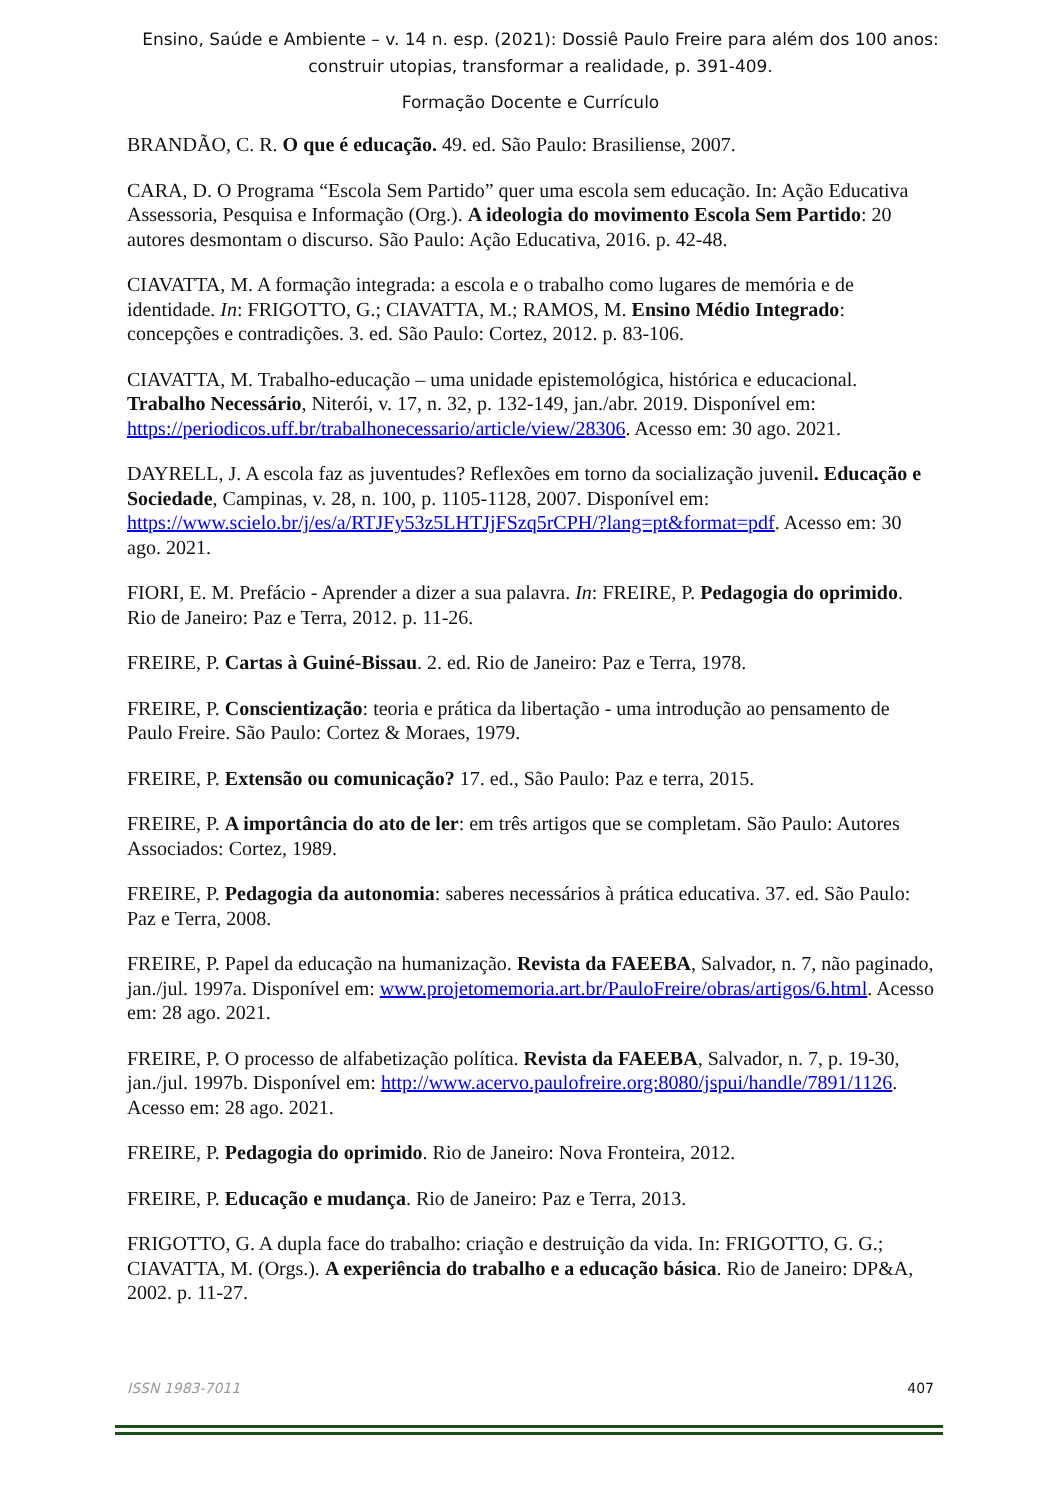Ensino, Saúde e Ambiente – v. 14 n. esp. (2021): Dossiê Paulo Freire para além dos 100 anos: construir utopias, transformar a realidade, p. 391-409.
Formação Docente e Currículo
BRANDÃO, C. R. O que é educação. 49. ed. São Paulo: Brasiliense, 2007.
CARA, D. O Programa “Escola Sem Partido” quer uma escola sem educação. In: Ação Educativa Assessoria, Pesquisa e Informação (Org.). A ideologia do movimento Escola Sem Partido: 20 autores desmontam o discurso. São Paulo: Ação Educativa, 2016. p. 42-48.
CIAVATTA, M. A formação integrada: a escola e o trabalho como lugares de memória e de identidade. In: FRIGOTTO, G.; CIAVATTA, M.; RAMOS, M. Ensino Médio Integrado: concepções e contradições. 3. ed. São Paulo: Cortez, 2012. p. 83-106.
CIAVATTA, M. Trabalho-educação – uma unidade epistemológica, histórica e educacional. Trabalho Necessário, Niterói, v. 17, n. 32, p. 132-149, jan./abr. 2019. Disponível em: https://periodicos.uff.br/trabalhonecessario/article/view/28306. Acesso em: 30 ago. 2021.
DAYRELL, J. A escola faz as juventudes? Reflexões em torno da socialização juvenil. Educação e Sociedade, Campinas, v. 28, n. 100, p. 1105-1128, 2007. Disponível em: https://www.scielo.br/j/es/a/RTJFy53z5LHTJjFSzq5rCPH/?lang=pt&format=pdf. Acesso em: 30 ago. 2021.
FIORI, E. M. Prefácio - Aprender a dizer a sua palavra. In: FREIRE, P. Pedagogia do oprimido. Rio de Janeiro: Paz e Terra, 2012. p. 11-26.
FREIRE, P. Cartas à Guiné-Bissau. 2. ed. Rio de Janeiro: Paz e Terra, 1978.
FREIRE, P. Conscientização: teoria e prática da libertação - uma introdução ao pensamento de Paulo Freire. São Paulo: Cortez & Moraes, 1979.
FREIRE, P. Extensão ou comunicação? 17. ed., São Paulo: Paz e terra, 2015.
FREIRE, P. A importância do ato de ler: em três artigos que se completam. São Paulo: Autores Associados: Cortez, 1989.
FREIRE, P. Pedagogia da autonomia: saberes necessários à prática educativa. 37. ed. São Paulo: Paz e Terra, 2008.
FREIRE, P. Papel da educação na humanização. Revista da FAEEBA, Salvador, n. 7, não paginado, jan./jul. 1997a. Disponível em: www.projetomemoria.art.br/PauloFreire/obras/artigos/6.html. Acesso em: 28 ago. 2021.
FREIRE, P. O processo de alfabetização política. Revista da FAEEBA, Salvador, n. 7, p. 19-30, jan./jul. 1997b. Disponível em: http://www.acervo.paulofreire.org:8080/jspui/handle/7891/1126. Acesso em: 28 ago. 2021.
FREIRE, P. Pedagogia do oprimido. Rio de Janeiro: Nova Fronteira, 2012.
FREIRE, P. Educação e mudança. Rio de Janeiro: Paz e Terra, 2013.
FRIGOTTO, G. A dupla face do trabalho: criação e destruição da vida. In: FRIGOTTO, G. G.; CIAVATTA, M. (Orgs.). A experiência do trabalho e a educação básica. Rio de Janeiro: DP&A, 2002. p. 11-27.
ISSN 1983-7011 407